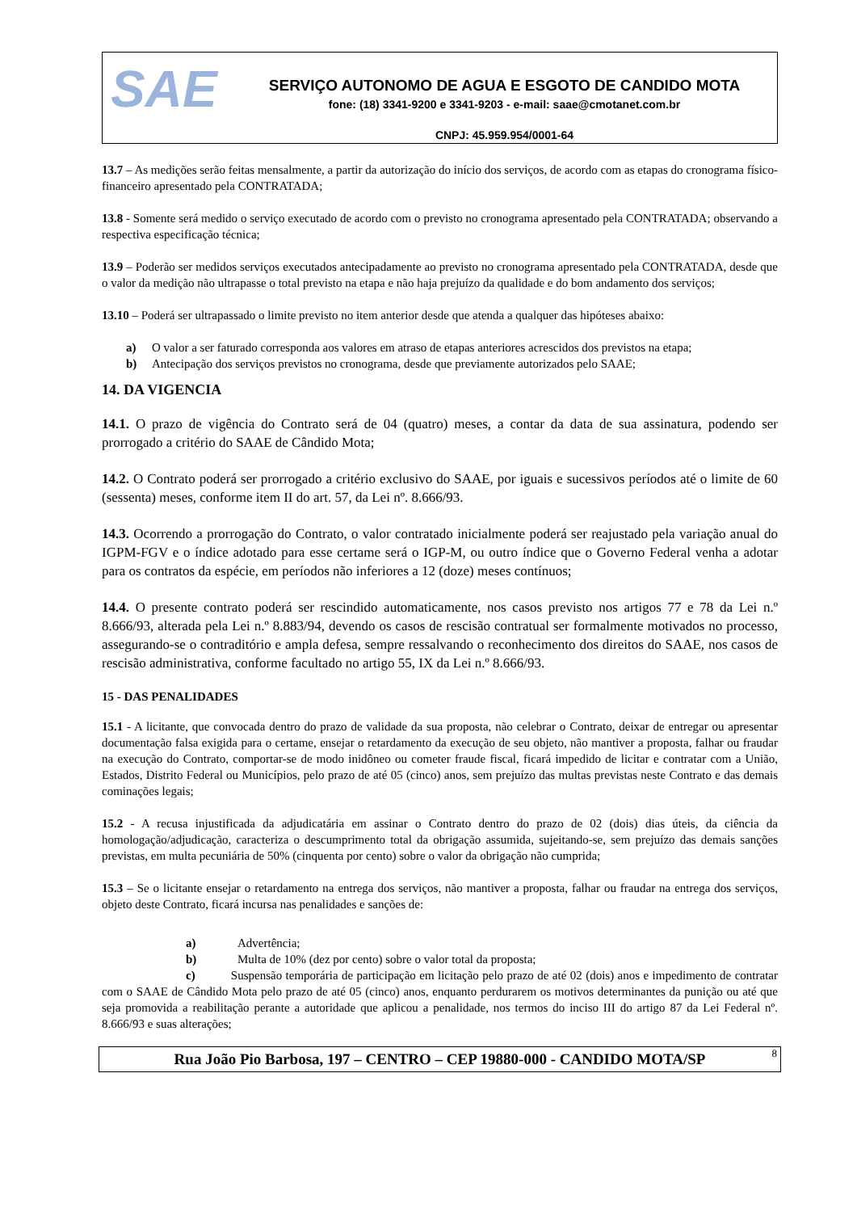SAE
SERVIÇO AUTONOMO DE AGUA E ESGOTO DE CANDIDO MOTA
fone: (18) 3341-9200 e 3341-9203 - e-mail: saae@cmotanet.com.br
CNPJ: 45.959.954/0001-64
13.7 – As medições serão feitas mensalmente, a partir da autorização do início dos serviços, de acordo com as etapas do cronograma físico-financeiro apresentado pela CONTRATADA;
13.8 - Somente será medido o serviço executado de acordo com o previsto no cronograma apresentado pela CONTRATADA; observando a respectiva especificação técnica;
13.9 – Poderão ser medidos serviços executados antecipadamente ao previsto no cronograma apresentado pela CONTRATADA, desde que o valor da medição não ultrapasse o total previsto na etapa e não haja prejuízo da qualidade e do bom andamento dos serviços;
13.10 – Poderá ser ultrapassado o limite previsto no item anterior desde que atenda a qualquer das hipóteses abaixo:
a) O valor a ser faturado corresponda aos valores em atraso de etapas anteriores acrescidos dos previstos na etapa;
b) Antecipação dos serviços previstos no cronograma, desde que previamente autorizados pelo SAAE;
14. DA VIGENCIA
14.1. O prazo de vigência do Contrato será de 04 (quatro) meses, a contar da data de sua assinatura, podendo ser prorrogado a critério do SAAE de Cândido Mota;
14.2. O Contrato poderá ser prorrogado a critério exclusivo do SAAE, por iguais e sucessivos períodos até o limite de 60 (sessenta) meses, conforme item II do art. 57, da Lei nº. 8.666/93.
14.3. Ocorrendo a prorrogação do Contrato, o valor contratado inicialmente poderá ser reajustado pela variação anual do IGPM-FGV e o índice adotado para esse certame será o IGP-M, ou outro índice que o Governo Federal venha a adotar para os contratos da espécie, em períodos não inferiores a 12 (doze) meses contínuos;
14.4. O presente contrato poderá ser rescindido automaticamente, nos casos previsto nos artigos 77 e 78 da Lei n.º 8.666/93, alterada pela Lei n.º 8.883/94, devendo os casos de rescisão contratual ser formalmente motivados no processo, assegurando-se o contraditório e ampla defesa, sempre ressalvando o reconhecimento dos direitos do SAAE, nos casos de rescisão administrativa, conforme facultado no artigo 55, IX da Lei n.º 8.666/93.
15 - DAS PENALIDADES
15.1 - A licitante, que convocada dentro do prazo de validade da sua proposta, não celebrar o Contrato, deixar de entregar ou apresentar documentação falsa exigida para o certame, ensejar o retardamento da execução de seu objeto, não mantiver a proposta, falhar ou fraudar na execução do Contrato, comportar-se de modo inidôneo ou cometer fraude fiscal, ficará impedido de licitar e contratar com a União, Estados, Distrito Federal ou Municípios, pelo prazo de até 05 (cinco) anos, sem prejuízo das multas previstas neste Contrato e das demais cominações legais;
15.2 - A recusa injustificada da adjudicatária em assinar o Contrato dentro do prazo de 02 (dois) dias úteis, da ciência da homologação/adjudicação, caracteriza o descumprimento total da obrigação assumida, sujeitando-se, sem prejuízo das demais sanções previstas, em multa pecuniária de 50% (cinquenta por cento) sobre o valor da obrigação não cumprida;
15.3 – Se o licitante ensejar o retardamento na entrega dos serviços, não mantiver a proposta, falhar ou fraudar na entrega dos serviços, objeto deste Contrato, ficará incursa nas penalidades e sanções de:
a) Advertência;
b) Multa de 10% (dez por cento) sobre o valor total da proposta;
c) Suspensão temporária de participação em licitação pelo prazo de até 02 (dois) anos e impedimento de contratar com o SAAE de Cândido Mota pelo prazo de até 05 (cinco) anos, enquanto perdurarem os motivos determinantes da punição ou até que seja promovida a reabilitação perante a autoridade que aplicou a penalidade, nos termos do inciso III do artigo 87 da Lei Federal nº. 8.666/93 e suas alterações;
Rua João Pio Barbosa, 197 – CENTRO – CEP 19880-000 - CANDIDO MOTA/SP 8